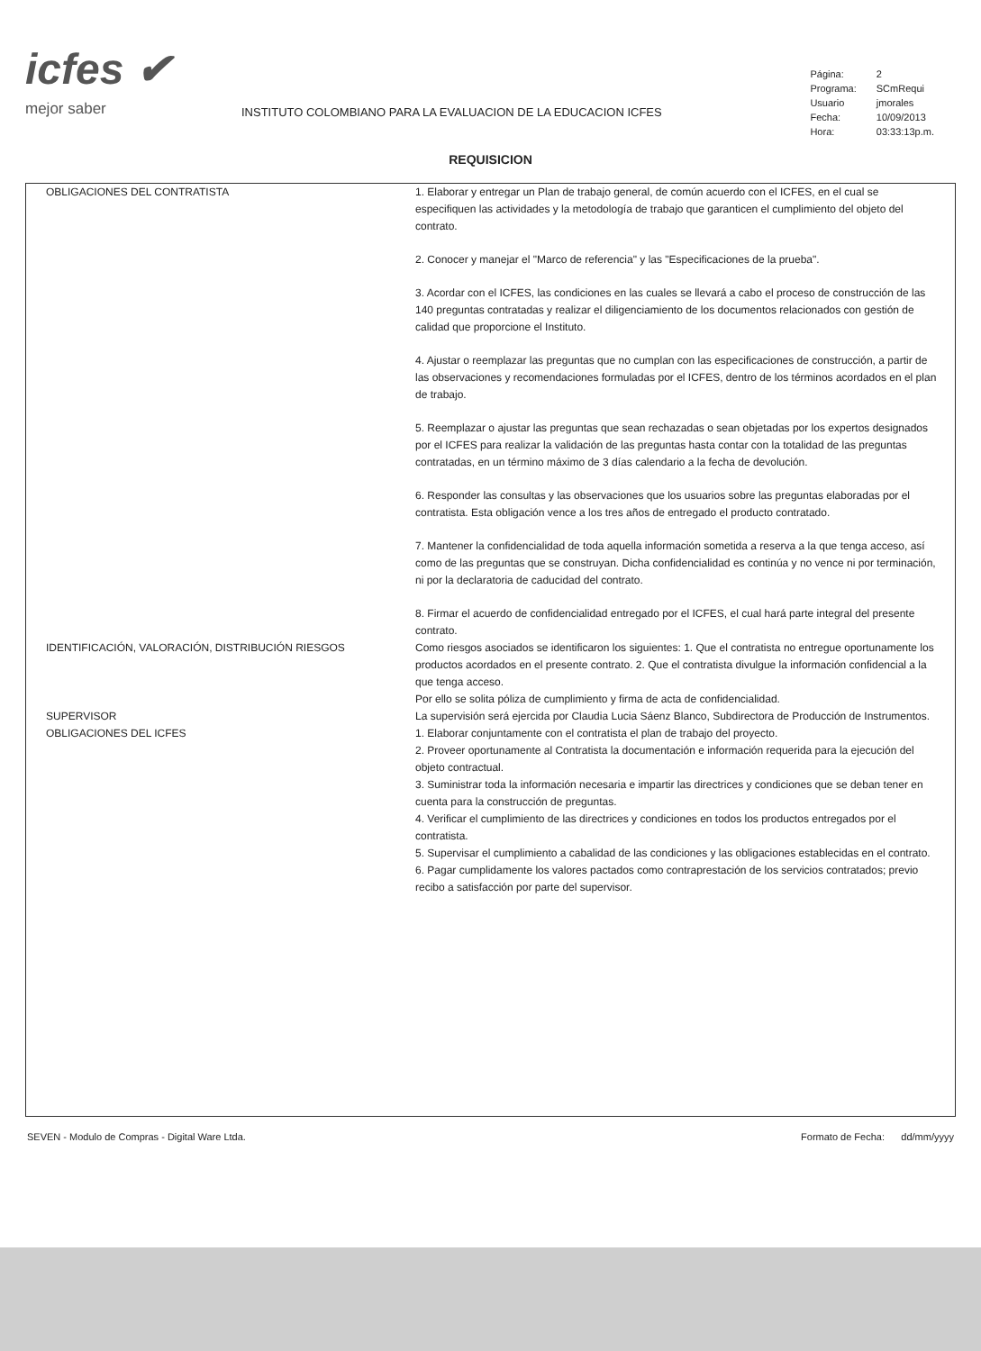icfes ✔
mejor saber
INSTITUTO COLOMBIANO PARA LA EVALUACION DE LA EDUCACION ICFES
| Página: | 2 |
| Programa: | SCmRequi |
| Usuario | jmorales |
| Fecha: | 10/09/2013 |
| Hora: | 03:33:13p.m. |
REQUISICION
OBLIGACIONES DEL CONTRATISTA 1. Elaborar y entregar un Plan de trabajo general, de común acuerdo con el ICFES, en el cual se especifiquen las actividades y la metodología de trabajo que garanticen el cumplimiento del objeto del contrato.
2. Conocer y manejar el "Marco de referencia" y las "Especificaciones de la prueba".
3. Acordar con el ICFES, las condiciones en las cuales se llevará a cabo el proceso de construcción de las 140 preguntas contratadas y realizar el diligenciamiento de los documentos relacionados con gestión de calidad que proporcione el Instituto.
4. Ajustar o reemplazar las preguntas que no cumplan con las especificaciones de construcción, a partir de las observaciones y recomendaciones formuladas por el ICFES, dentro de los términos acordados en el plan de trabajo.
5. Reemplazar o ajustar las preguntas que sean rechazadas o sean objetadas por los expertos designados por el ICFES para realizar la validación de las preguntas hasta contar con la totalidad de las preguntas contratadas, en un término máximo de 3 días calendario a la fecha de devolución.
6. Responder las consultas y las observaciones que los usuarios sobre las preguntas elaboradas por el contratista. Esta obligación vence a los tres años de entregado el producto contratado.
7. Mantener la confidencialidad de toda aquella información sometida a reserva a la que tenga acceso, así como de las preguntas que se construyan. Dicha confidencialidad es continúa y no vence ni por terminación, ni por la declaratoria de caducidad del contrato.
8. Firmar el acuerdo de confidencialidad entregado por el ICFES, el cual hará parte integral del presente contrato.
IDENTIFICACIÓN, VALORACIÓN, DISTRIBUCIÓN RIESGOS Como riesgos asociados se identificaron los siguientes: 1. Que el contratista no entregue oportunamente los productos acordados en el presente contrato. 2. Que el contratista divulgue la información confidencial a la que tenga acceso.
Por ello se solita póliza de cumplimiento y firma de acta de confidencialidad.
SUPERVISOR La supervisión será ejercida por Claudia Lucia Sáenz Blanco, Subdirectora de Producción de Instrumentos.
OBLIGACIONES DEL ICFES 1. Elaborar conjuntamente con el contratista el plan de trabajo del proyecto.
2. Proveer oportunamente al Contratista la documentación e información requerida para la ejecución del objeto contractual.
3. Suministrar toda la información necesaria e impartir las directrices y condiciones que se deban tener en cuenta para la construcción de preguntas.
4. Verificar el cumplimiento de las directrices y condiciones en todos los productos entregados por el contratista.
5. Supervisar el cumplimiento a cabalidad de las condiciones y las obligaciones establecidas en el contrato.
6. Pagar cumplidamente los valores pactados como contraprestación de los servicios contratados; previo recibo a satisfacción por parte del supervisor.
SEVEN - Modulo de Compras - Digital Ware Ltda. Formato de Fecha: dd/mm/yyyy